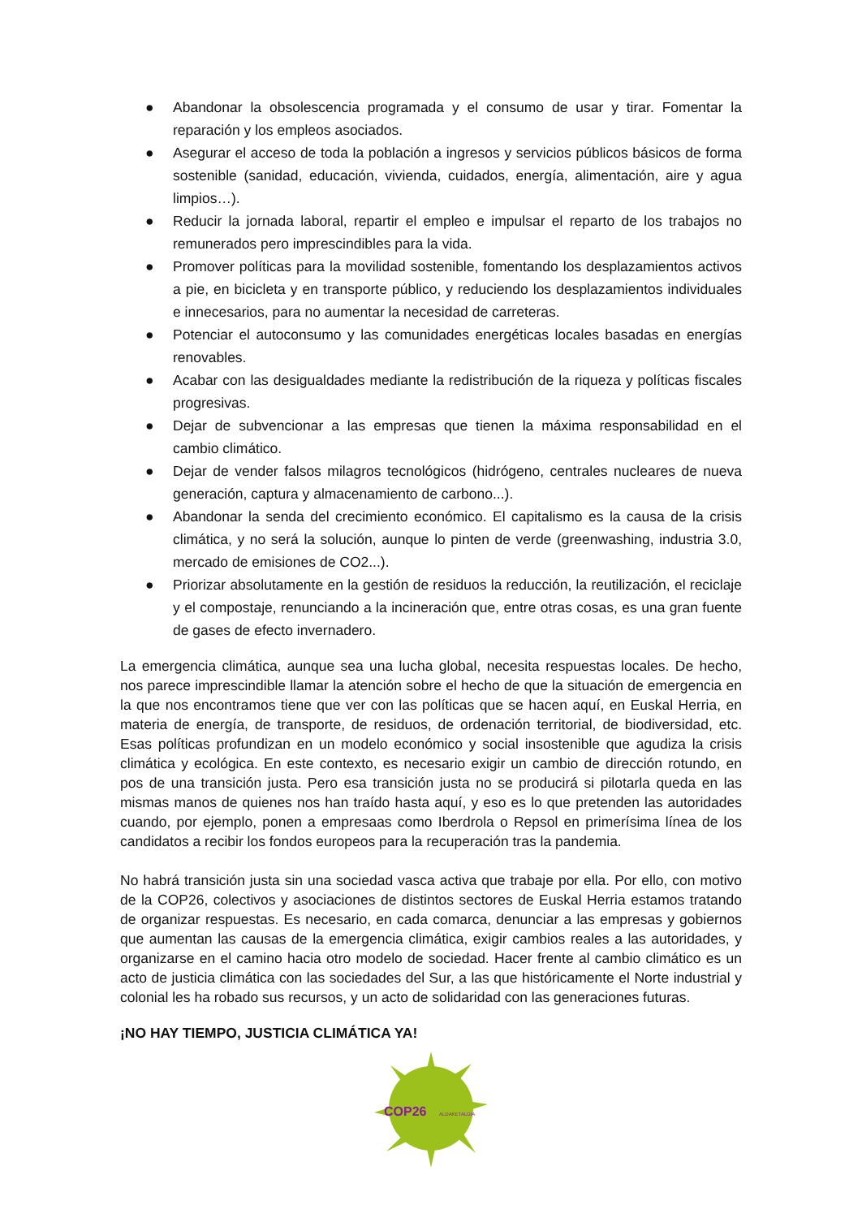● Abandonar la obsolescencia programada y el consumo de usar y tirar. Fomentar la reparación y los empleos asociados.
● Asegurar el acceso de toda la población a ingresos y servicios públicos básicos de forma sostenible (sanidad, educación, vivienda, cuidados, energía, alimentación, aire y agua limpios…).
● Reducir la jornada laboral, repartir el empleo e impulsar el reparto de los trabajos no remunerados pero imprescindibles para la vida.
● Promover políticas para la movilidad sostenible, fomentando los desplazamientos activos a pie, en bicicleta y en transporte público, y reduciendo los desplazamientos individuales e innecesarios, para no aumentar la necesidad de carreteras.
● Potenciar el autoconsumo y las comunidades energéticas locales basadas en energías renovables.
● Acabar con las desigualdades mediante la redistribución de la riqueza y políticas fiscales progresivas.
● Dejar de subvencionar a las empresas que tienen la máxima responsabilidad en el cambio climático.
● Dejar de vender falsos milagros tecnológicos (hidrógeno, centrales nucleares de nueva generación, captura y almacenamiento de carbono...).
● Abandonar la senda del crecimiento económico. El capitalismo es la causa de la crisis climática, y no será la solución, aunque lo pinten de verde (greenwashing, industria 3.0, mercado de emisiones de CO2...).
● Priorizar absolutamente en la gestión de residuos la reducción, la reutilización, el reciclaje y el compostaje, renunciando a la incineración que, entre otras cosas, es una gran fuente de gases de efecto invernadero.
La emergencia climática, aunque sea una lucha global, necesita respuestas locales. De hecho, nos parece imprescindible llamar la atención sobre el hecho de que la situación de emergencia en la que nos encontramos tiene que ver con las políticas que se hacen aquí, en Euskal Herria, en materia de energía, de transporte, de residuos, de ordenación territorial, de biodiversidad, etc. Esas políticas profundizan en un modelo económico y social insostenible que agudiza la crisis climática y ecológica. En este contexto, es necesario exigir un cambio de dirección rotundo, en pos de una transición justa. Pero esa transición justa no se producirá si pilotarla queda en las mismas manos de quienes nos han traído hasta aquí, y eso es lo que pretenden las autoridades cuando, por ejemplo, ponen a empresaas como Iberdrola o Repsol en primerísima línea de los candidatos a recibir los fondos europeos para la recuperación tras la pandemia.
No habrá transición justa sin una sociedad vasca activa que trabaje por ella. Por ello, con motivo de la COP26, colectivos y asociaciones de distintos sectores de Euskal Herria estamos tratando de organizar respuestas. Es necesario, en cada comarca, denunciar a las empresas y gobiernos que aumentan las causas de la emergencia climática, exigir cambios reales a las autoridades, y organizarse en el camino hacia otro modelo de sociedad. Hacer frente al cambio climático es un acto de justicia climática con las sociedades del Sur, a las que históricamente el Norte industrial y colonial les ha robado sus recursos, y un acto de solidaridad con las generaciones futuras.
¡NO HAY TIEMPO, JUSTICIA CLIMÁTICA YA!
COP26
ALDAKETALDIA